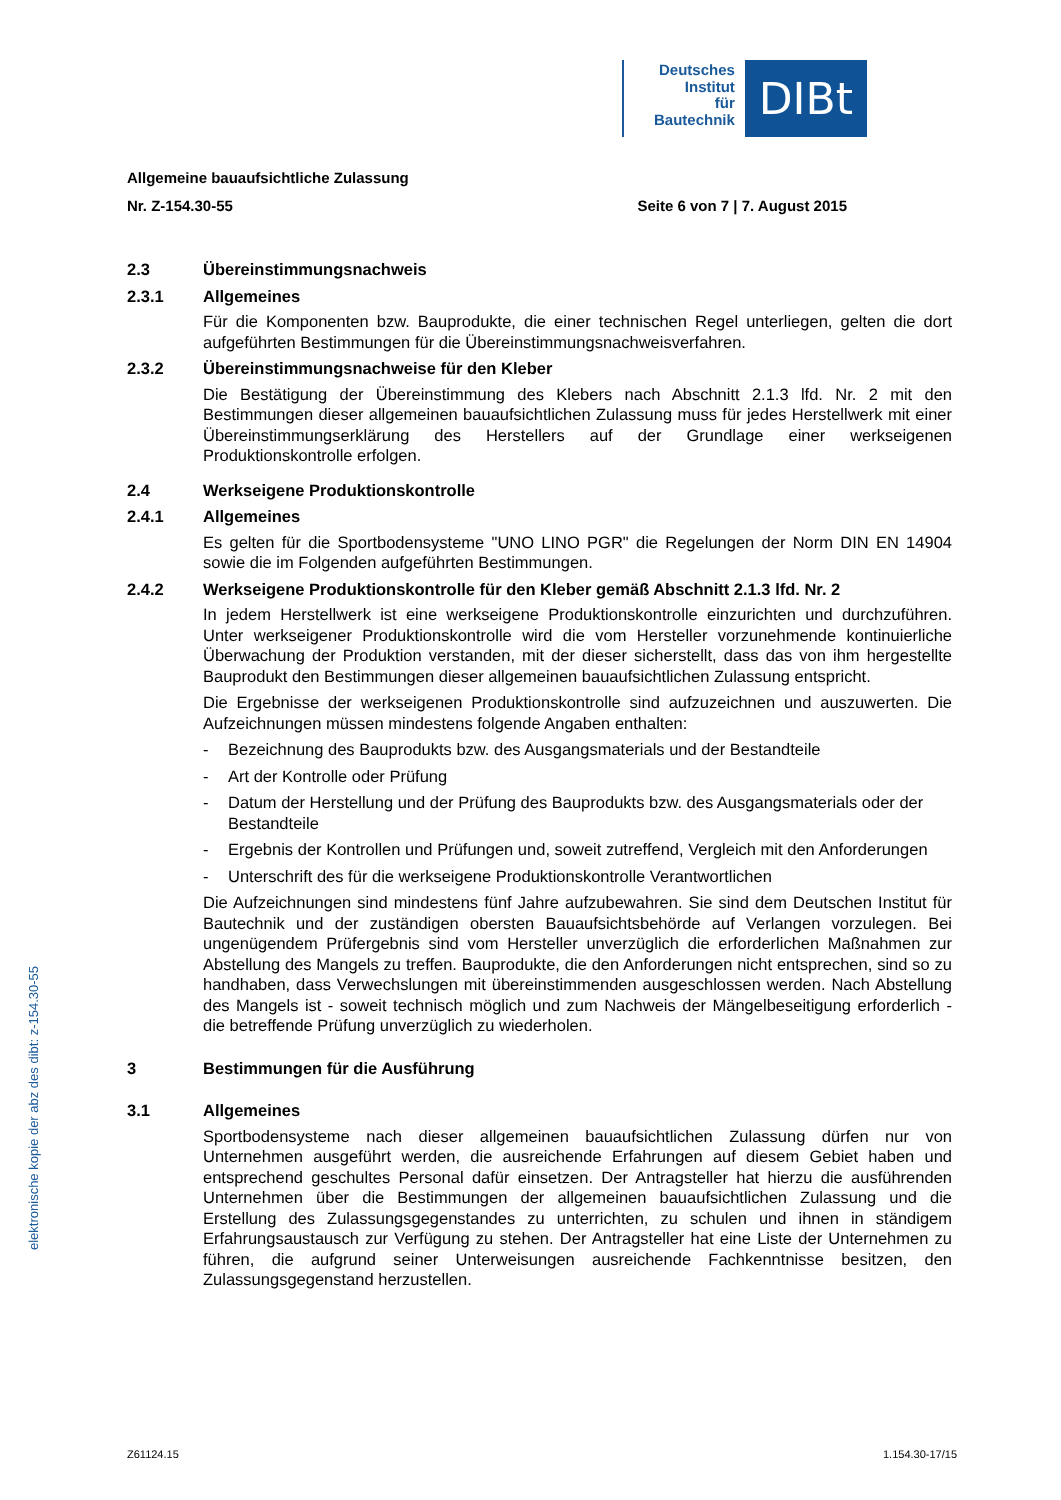Deutsches
Institut
für
Bautechnik
DIBt
elektronische kopie der abz des dibt: z-154.30-55
Allgemeine bauaufsichtliche Zulassung
Nr. Z-154.30-55 Seite 6 von 7 | 7. August 2015
2.3 Übereinstimmungsnachweis
2.3.1 Allgemeines
Für die Komponenten bzw. Bauprodukte, die einer technischen Regel unterliegen, gelten die dort aufgeführten Bestimmungen für die Übereinstimmungsnachweisverfahren.
2.3.2 Übereinstimmungsnachweise für den Kleber
Die Bestätigung der Übereinstimmung des Klebers nach Abschnitt 2.1.3 lfd. Nr. 2 mit den Bestimmungen dieser allgemeinen bauaufsichtlichen Zulassung muss für jedes Herstellwerk mit einer Übereinstimmungserklärung des Herstellers auf der Grundlage einer werkseigenen Produktionskontrolle erfolgen.
2.4 Werkseigene Produktionskontrolle
2.4.1 Allgemeines
Es gelten für die Sportbodensysteme "UNO LINO PGR" die Regelungen der Norm DIN EN 14904 sowie die im Folgenden aufgeführten Bestimmungen.
2.4.2 Werkseigene Produktionskontrolle für den Kleber gemäß Abschnitt 2.1.3 lfd. Nr. 2
In jedem Herstellwerk ist eine werkseigene Produktionskontrolle einzurichten und durchzuführen. Unter werkseigener Produktionskontrolle wird die vom Hersteller vorzunehmende kontinuierliche Überwachung der Produktion verstanden, mit der dieser sicherstellt, dass das von ihm hergestellte Bauprodukt den Bestimmungen dieser allgemeinen bauaufsichtlichen Zulassung entspricht.
Die Ergebnisse der werkseigenen Produktionskontrolle sind aufzuzeichnen und auszuwerten. Die Aufzeichnungen müssen mindestens folgende Angaben enthalten:
- Bezeichnung des Bauprodukts bzw. des Ausgangsmaterials und der Bestandteile
- Art der Kontrolle oder Prüfung
- Datum der Herstellung und der Prüfung des Bauprodukts bzw. des Ausgangsmaterials oder der Bestandteile
- Ergebnis der Kontrollen und Prüfungen und, soweit zutreffend, Vergleich mit den Anforderungen
- Unterschrift des für die werkseigene Produktionskontrolle Verantwortlichen
Die Aufzeichnungen sind mindestens fünf Jahre aufzubewahren. Sie sind dem Deutschen Institut für Bautechnik und der zuständigen obersten Bauaufsichtsbehörde auf Verlangen vorzulegen. Bei ungenügendem Prüfergebnis sind vom Hersteller unverzüglich die erforderlichen Maßnahmen zur Abstellung des Mangels zu treffen. Bauprodukte, die den Anforderungen nicht entsprechen, sind so zu handhaben, dass Verwechslungen mit übereinstimmenden ausgeschlossen werden. Nach Abstellung des Mangels ist - soweit technisch möglich und zum Nachweis der Mängelbeseitigung erforderlich - die betreffende Prüfung unverzüglich zu wiederholen.
3 Bestimmungen für die Ausführung
3.1 Allgemeines
Sportbodensysteme nach dieser allgemeinen bauaufsichtlichen Zulassung dürfen nur von Unternehmen ausgeführt werden, die ausreichende Erfahrungen auf diesem Gebiet haben und entsprechend geschultes Personal dafür einsetzen. Der Antragsteller hat hierzu die ausführenden Unternehmen über die Bestimmungen der allgemeinen bauaufsichtlichen Zulassung und die Erstellung des Zulassungsgegenstandes zu unterrichten, zu schulen und ihnen in ständigem Erfahrungsaustausch zur Verfügung zu stehen. Der Antragsteller hat eine Liste der Unternehmen zu führen, die aufgrund seiner Unterweisungen ausreichende Fachkenntnisse besitzen, den Zulassungsgegenstand herzustellen.
Z61124.15 1.154.30-17/15